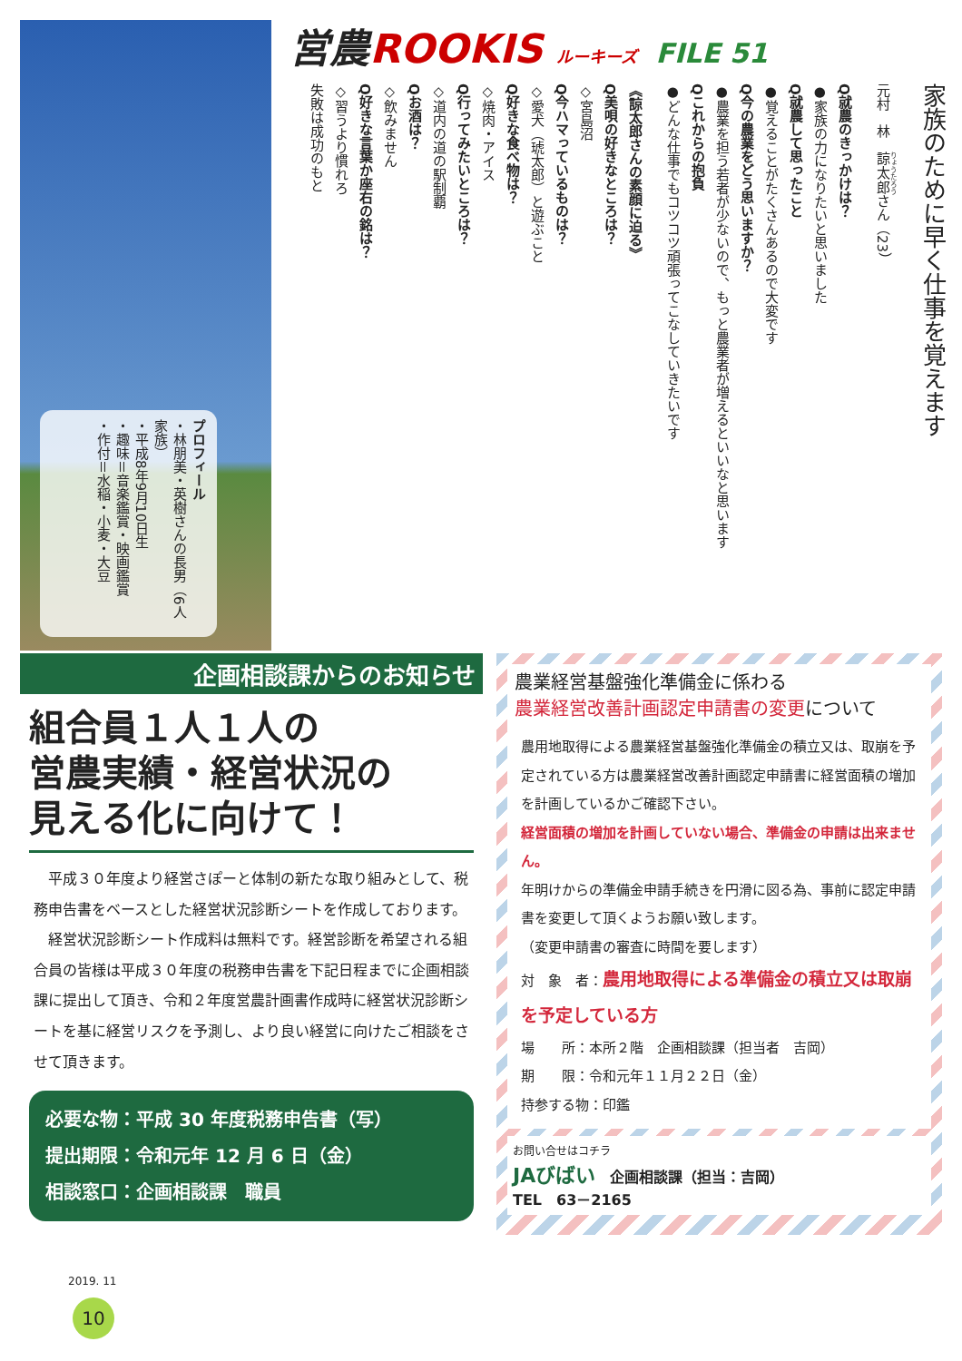プロフィール
・林朋美・英樹さんの長男（6人家族）
・平成8年9月10日生
・趣味＝音楽鑑賞・映画鑑賞
・作付＝水稲・小麦・大豆
営農ROOKIS ルーキーズ FILE 51
家族のために早く仕事を覚えます
元村　林　諒太郎さん（23）
Q就農のきっかけは？
●家族の力になりたいと思いました
Q就農して思ったこと
●覚えることがたくさんあるので大変です
Q今の農業をどう思いますか？
●農業を担う若者が少ないので、もっと農業者が増えるといいなと思います
Qこれからの抱負
●どんな仕事でもコツコツ頑張ってこなしていきたいです
《諒太郎さんの素顔に迫る》
Q美唄の好きなところは？
◇宮島沼
Q今ハマっているものは？
◇愛犬（琥太郎）と遊ぶこと
Q好きな食べ物は？
◇焼肉・アイス
Q行ってみたいところは？
◇道内の道の駅制覇
Qお酒は？
◇飲みません
Q好きな言葉か座右の銘は？
◇習うより慣れろ
失敗は成功のもと
企画相談課からのお知らせ
組合員１人１人の
営農実績・経営状況の
見える化に向けて！
　平成３０年度より経営さぽーと体制の新たな取り組みとして、税務申告書をベースとした経営状況診断シートを作成しております。
　経営状況診断シート作成料は無料です。経営診断を希望される組合員の皆様は平成３０年度の税務申告書を下記日程までに企画相談課に提出して頂き、令和２年度営農計画書作成時に経営状況診断シートを基に経営リスクを予測し、より良い経営に向けたご相談をさせて頂きます。
必要な物：平成 30 年度税務申告書（写）
提出期限：令和元年 12 月 6 日（金）
相談窓口：企画相談課　職員
農業経営基盤強化準備金に係わる
農業経営改善計画認定申請書の変更について
農用地取得による農業経営基盤強化準備金の積立又は、取崩を予定されている方は農業経営改善計画認定申請書に経営面積の増加を計画しているかご確認下さい。
経営面積の増加を計画していない場合、準備金の申請は出来ません。
年明けからの準備金申請手続きを円滑に図る為、事前に認定申請書を変更して頂くようお願い致します。
（変更申請書の審査に時間を要します）
対　象　者：農用地取得による準備金の積立又は取崩を予定している方
場　　所：本所２階　企画相談課（担当者　吉岡）
期　　限：令和元年１１月２２日（金）
持参する物：印鑑
お問い合せはコチラ
JAびばい　企画相談課（担当：吉岡）
TEL　63－2165
2019. 11
10